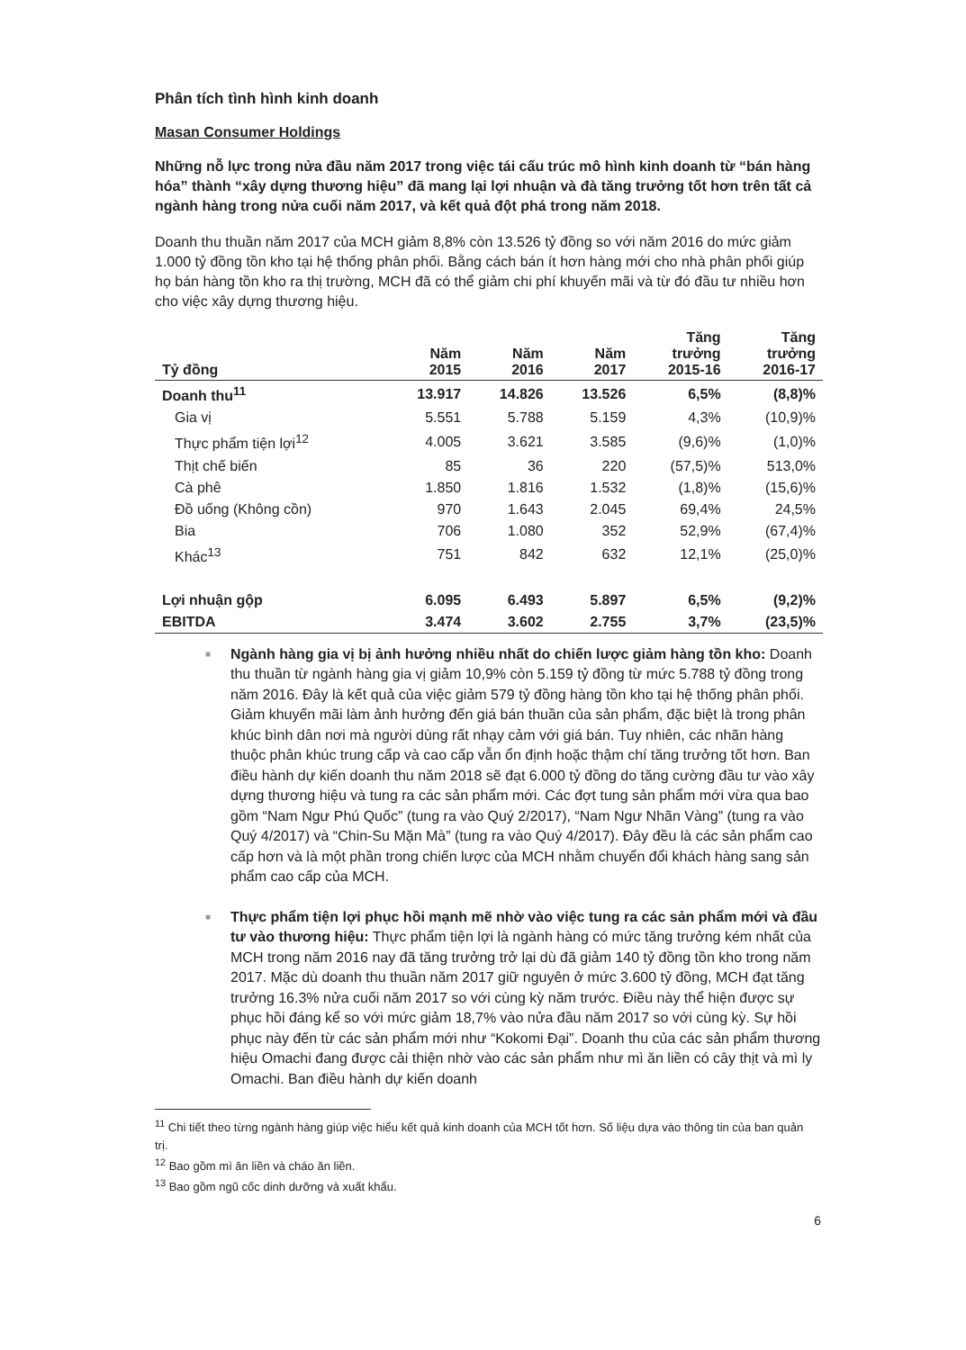Phân tích tình hình kinh doanh
Masan Consumer Holdings
Những nỗ lực trong nửa đầu năm 2017 trong việc tái cấu trúc mô hình kinh doanh từ “bán hàng hóa” thành “xây dựng thương hiệu” đã mang lại lợi nhuận và đà tăng trưởng tốt hơn trên tất cả ngành hàng trong nửa cuối năm 2017, và kết quả đột phá trong năm 2018.
Doanh thu thuần năm 2017 của MCH giảm 8,8% còn 13.526 tỷ đồng so với năm 2016 do mức giảm 1.000 tỷ đồng tồn kho tại hệ thống phân phối. Bằng cách bán ít hơn hàng mới cho nhà phân phối giúp họ bán hàng tồn kho ra thị trường, MCH đã có thể giảm chi phí khuyến mãi và từ đó đầu tư nhiều hơn cho việc xây dựng thương hiệu.
| Tỷ đồng | Năm 2015 | Năm 2016 | Năm 2017 | Tăng trưởng 2015-16 | Tăng trưởng 2016-17 |
| --- | --- | --- | --- | --- | --- |
| Doanh thu<sup>11</sup> | 13.917 | 14.826 | 13.526 | 6,5% | (8,8)% |
| Gia vị | 5.551 | 5.788 | 5.159 | 4,3% | (10,9)% |
| Thực phẩm tiện lợi<sup>12</sup> | 4.005 | 3.621 | 3.585 | (9,6)% | (1,0)% |
| Thịt chế biến | 85 | 36 | 220 | (57,5)% | 513,0% |
| Cà phê | 1.850 | 1.816 | 1.532 | (1,8)% | (15,6)% |
| Đồ uống (Không cồn) | 970 | 1.643 | 2.045 | 69,4% | 24,5% |
| Bia | 706 | 1.080 | 352 | 52,9% | (67,4)% |
| Khác<sup>13</sup> | 751 | 842 | 632 | 12,1% | (25,0)% |
| Lợi nhuận gộp | 6.095 | 6.493 | 5.897 | 6,5% | (9,2)% |
| EBITDA | 3.474 | 3.602 | 2.755 | 3,7% | (23,5)% |
■ Ngành hàng gia vị bị ảnh hưởng nhiều nhất do chiến lược giảm hàng tồn kho: Doanh thu thuần từ ngành hàng gia vị giảm 10,9% còn 5.159 tỷ đồng từ mức 5.788 tỷ đồng trong năm 2016. Đây là kết quả của việc giảm 579 tỷ đồng hàng tồn kho tại hệ thống phân phối. Giảm khuyến mãi làm ảnh hưởng đến giá bán thuần của sản phẩm, đặc biệt là trong phân khúc bình dân nơi mà người dùng rất nhạy cảm với giá bán. Tuy nhiên, các nhãn hàng thuộc phân khúc trung cấp và cao cấp vẫn ổn định hoặc thậm chí tăng trưởng tốt hơn. Ban điều hành dự kiến doanh thu năm 2018 sẽ đạt 6.000 tỷ đồng do tăng cường đầu tư vào xây dựng thương hiệu và tung ra các sản phẩm mới. Các đợt tung sản phẩm mới vừa qua bao gồm “Nam Ngư Phú Quốc” (tung ra vào Quý 2/2017), “Nam Ngư Nhãn Vàng” (tung ra vào Quý 4/2017) và “Chin-Su Mặn Mà” (tung ra vào Quý 4/2017). Đây đều là các sản phẩm cao cấp hơn và là một phần trong chiến lược của MCH nhằm chuyển đổi khách hàng sang sản phẩm cao cấp của MCH.
■ Thực phẩm tiện lợi phục hồi mạnh mẽ nhờ vào việc tung ra các sản phẩm mới và đầu tư vào thương hiệu: Thực phẩm tiện lợi là ngành hàng có mức tăng trưởng kém nhất của MCH trong năm 2016 nay đã tăng trưởng trở lại dù đã giảm 140 tỷ đồng tồn kho trong năm 2017. Mặc dù doanh thu thuần năm 2017 giữ nguyên ở mức 3.600 tỷ đồng, MCH đạt tăng trưởng 16.3% nửa cuối năm 2017 so với cùng kỳ năm trước. Điều này thể hiện được sự phục hồi đáng kể so với mức giảm 18,7% vào nửa đầu năm 2017 so với cùng kỳ. Sự hồi phục này đến từ các sản phẩm mới như “Kokomi Đại”. Doanh thu của các sản phẩm thương hiệu Omachi đang được cải thiện nhờ vào các sản phẩm như mì ăn liền có cây thịt và mì ly Omachi. Ban điều hành dự kiến doanh
<sup>11</sup> Chi tiết theo từng ngành hàng giúp việc hiểu kết quả kinh doanh của MCH tốt hơn. Số liệu dựa vào thông tin của ban quản trị.
<sup>12</sup> Bao gồm mì ăn liền và cháo ăn liền.
<sup>13</sup> Bao gồm ngũ cốc dinh dưỡng và xuất khẩu.
6